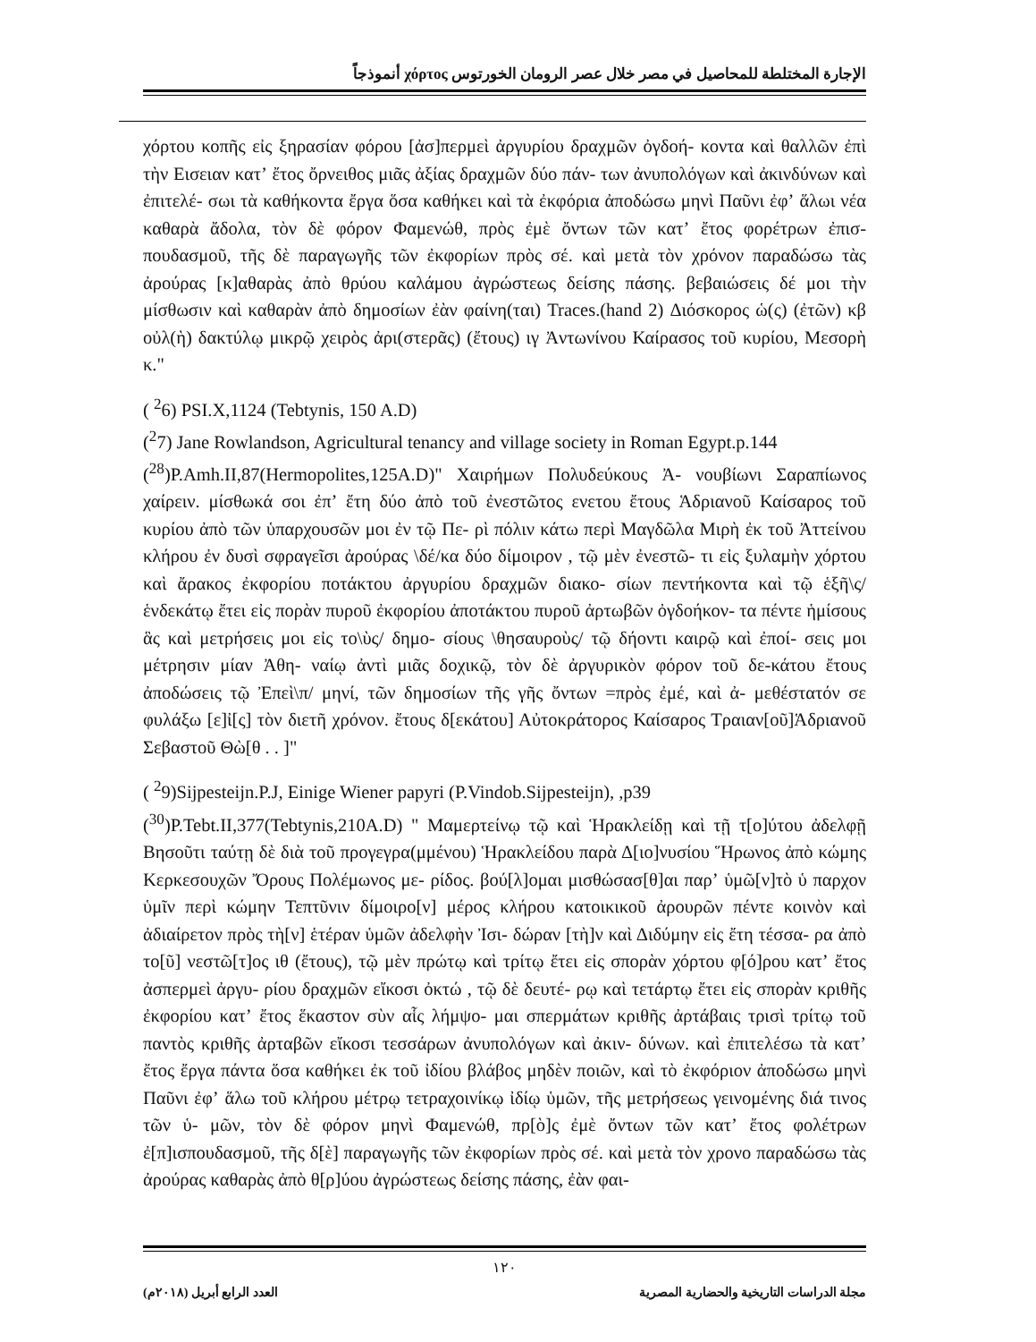الإجارة المختلطة للمحاصيل في مصر خلال عصر الرومان الخورتوس χόρτος أنموذجاً
χόρτου κοπῆς εἰς ξηρασίαν φόρου [ἀσ]περμεὶ ἀργυρίου δραχμῶν ὀγδοή- κοντα καὶ θαλλῶν ἐπὶ τὴν Εισειαν κατʼ ἔτος ὄρνειθος μιᾶς ἀξίας δραχμῶν δύο πάν- των ἀνυπολόγων καὶ ἀκινδύνων καὶ ἐπιτελέ- σωι τὰ καθήκοντα ἔργα ὅσα καθήκει καὶ τὰ ἐκφόρια ἀποδώσω μηνὶ Παῦνι ἐφʼ ἅλωι νέα καθαρὰ ἄδολα, τὸν δὲ φόρον Φαμενώθ, πρὸς ἐμὲ ὄντων τῶν κατʼ ἔτος φορέτρων ἐπισ- πουδασμοῦ, τῆς δὲ παραγωγῆς τῶν ἐκφορίων πρὸς σέ. καὶ μετὰ τὸν χρόνον παραδώσω τὰς ἀρούρας [κ]αθαρὰς ἀπὸ θρύου καλάμου ἀγρώστεως δείσης πάσης. βεβαιώσεις δέ μοι τὴν μίσθωσιν καὶ καθαρὰν ἀπὸ δημοσίων ἐὰν φαίνη(ται) Traces.(hand 2) Διόσκορος ὡ(ς) (ἐτῶν) κβ οὐλ(ὴ) δακτύλῳ μικρῷ χειρὸς ἀρι(στερᾶς) (ἔτους) ιγ Ἀντωνίνου Καίρασος τοῦ κυρίου, Μεσορὴ κ."
( <sup>2</sup>6) PSI.X,1124 (Tebtynis, 150 A.D)
(<sup>2</sup>7) Jane Rowlandson, Agricultural tenancy and village society in Roman Egypt.p.144
(<sup>28</sup>)P.Amh.II,87(Hermopolites,125A.D)" Χαιρήμων Πολυδεύκους Ἀ- νουβίωνι Σαραπίωνος χαίρειν. μίσθωκά σοι ἐπʼ ἔτη δύο ἀπὸ τοῦ ἐνεστῶτος ενετου ἔτους Ἁδριανοῦ Καίσαρος τοῦ κυρίου ἀπὸ τῶν ὑπαρχουσῶν μοι ἐν τῷ Πε- ρὶ πόλιν κάτω περὶ Μαγδῶλα Μιρὴ ἐκ τοῦ Ἀττείνου κλήρου ἐν δυσὶ σφραγεῖσι ἀρούρας \δέ/κα δύο δίμοιρον , τῷ μὲν ἐνεστῶ- τι εἰς ξυλαμὴν χόρτου καὶ ἄρακος ἐκφορίου ποτάκτου ἀργυρίου δραχμῶν διακο- σίων πεντήκοντα καὶ τῷ ἑξῆ\ς/ ἑνδεκάτῳ ἔτει εἰς πορὰν πυροῦ ἐκφορίου ἀποτάκτου πυροῦ ἀρτωβῶν ὀγδοήκον- τα πέντε ἡμίσους ἃς καὶ μετρήσεις μοι εἰς το\ὺς/ δημο- σίους \θησαυροὺς/ τῷ δήοντι καιρῷ καὶ ἐποί- σεις μοι μέτρησιν μίαν Ἀθη- ναίῳ ἀντὶ μιᾶς δοχικῷ, τὸν δὲ ἀργυρικὸν φόρον τοῦ δε-κάτου ἔτους ἀποδώσεις τῷ Ἐπεὶ\π/ μηνί, τῶν δημοσίων τῆς γῆς ὄντων =πρὸς ἐμέ, καὶ ἀ- μεθέστατόν σε φυλάξω [ε]ἰ[ς] τὸν διετῆ χρόνον. ἔτους δ[εκάτου] Αὐτοκράτορος Καίσαρος Τραιαν[οῦ]Ἁδριανοῦ Σεβαστοῦ Θὼ[θ . . ]"
( <sup>2</sup>9)Sijpesteijn.P.J, Einige Wiener papyri (P.Vindob.Sijpesteijn), ,p39
(<sup>30</sup>)P.Tebt.II,377(Tebtynis,210A.D) " Μαμερτείνῳ τῷ καὶ Ἡρακλείδῃ καὶ τῇ τ[ο]ύτου ἀδελφῇ Βησοῦτι ταύτῃ δὲ διὰ τοῦ προγεγρα(μμένου) Ἡρακλείδου παρὰ Δ[ιο]νυσίου Ἥρωνος ἀπὸ κώμης Κερκεσουχῶν Ὄρους Πολέμωνος με- ρίδος. βού[λ]ομαι μισθώσασ[θ]αι παρʼ ὑμῶ[ν]τὸ ὑ παρχον ὑμῖν περὶ κώμην Τεπτῦνιν δίμοιρο[ν] μέρος κλήρου κατοικικοῦ ἀρουρῶν πέντε κοινὸν καὶ ἀδιαίρετον πρὸς τὴ[ν] ἑτέραν ὑμῶν ἀδελφὴν Ἰσι- δώραν [τὴ]ν καὶ Διδύμην εἰς ἔτη τέσσα- ρα ἀπὸ το[ῦ] νεστῶ[τ]ος ιθ (ἔτους), τῷ μὲν πρώτῳ καὶ τρίτῳ ἔτει εἰς σπορὰν χόρτου φ[ό]ρου κατʼ ἔτος ἀσπερμεὶ ἀργυ- ρίου δραχμῶν εἴκοσι ὀκτώ , τῷ δὲ δευτέ- ρῳ καὶ τετάρτῳ ἔτει εἰς σπορὰν κριθῆς ἐκφορίου κατʼ ἔτος ἕκαστον σὺν αἷς λήμψο- μαι σπερμάτων κριθῆς ἀρτάβαις τρισὶ τρίτῳ τοῦ παντὸς κριθῆς ἀρταβῶν εἴκοσι τεσσάρων ἀνυπολόγων καὶ ἀκιν- δύνων. καὶ ἐπιτελέσω τὰ κατʼ ἔτος ἔργα πάντα ὅσα καθήκει ἐκ τοῦ ἰδίου βλάβος μηδὲν ποιῶν, καὶ τὸ ἐκφόριον ἀποδώσω μηνὶ Παῦνι ἐφʼ ἅλω τοῦ κλήρου μέτρῳ τετραχοινίκῳ ἰδίῳ ὑμῶν, τῆς μετρήσεως γεινομένης διά τινος τῶν ὑ- μῶν, τὸν δὲ φόρον μηνὶ Φαμενώθ, πρ[ὸ]ς ἐμὲ ὄντων τῶν κατʼ ἔτος φολέτρων ἐ[π]ισπουδασμοῦ, τῆς δ[ὲ] παραγωγῆς τῶν ἐκφορίων πρὸς σέ. καὶ μετὰ τὸν χρονο παραδώσω τὰς ἀρούρας καθαρὰς ἀπὸ θ[ρ]ύου ἀγρώστεως δείσης πάσης, ἐὰν φαι-
١٢٠
العدد الرابع أبريل (٢٠١٨م) مجلة الدراسات التاريخية والحضارية المصرية